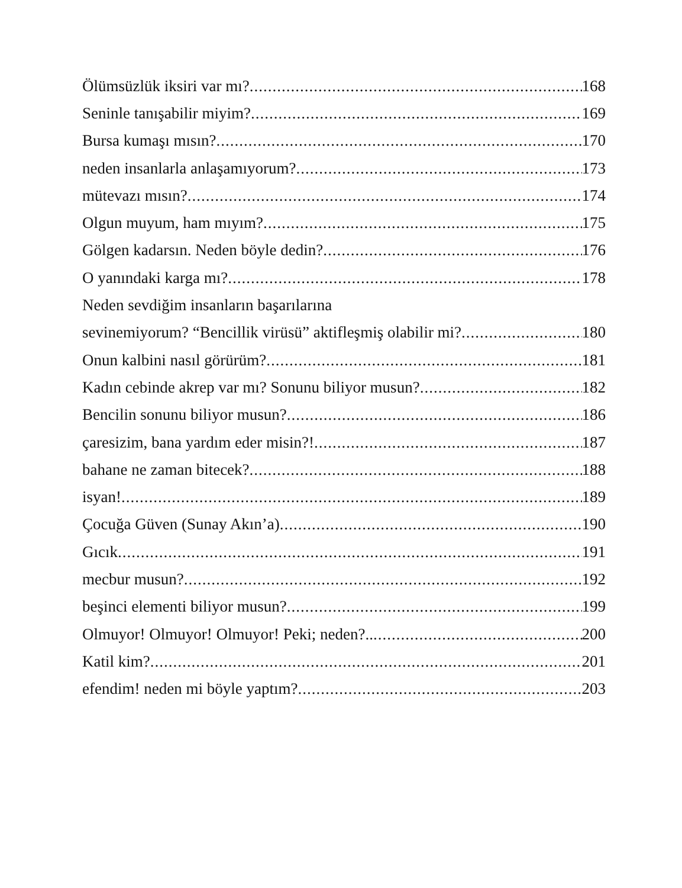Ölümsüzlük iksiri var mı? 168
Seninle tanışabilir miyim? 169
Bursa kumaşı mısın? 170
neden insanlarla anlaşamıyorum? 173
mütevazı mısın? 174
Olgun muyum, ham mıyım? 175
Gölgen kadarsın. Neden böyle dedin? 176
O yanındaki karga mı? 178
Neden sevdiğim insanların başarılarına
sevinemiyorum? “Bencillik virüsü” aktifleşmiş olabilir mi? 180
Onun kalbini nasıl görürüm? 181
Kadın cebinde akrep var mı? Sonunu biliyor musun? 182
Bencilin sonunu biliyor musun? 186
çaresizim, bana yardım eder misin?! 187
bahane ne zaman bitecek? 188
isyan! 189
Çocuğa Güven (Sunay Akın’a) 190
Gıcık 191
mecbur musun? 192
beşinci elementi biliyor musun? 199
Olmuyor! Olmuyor! Olmuyor! Peki; neden?.. 200
Katil kim? 201
efendim! neden mi böyle yaptım? 203